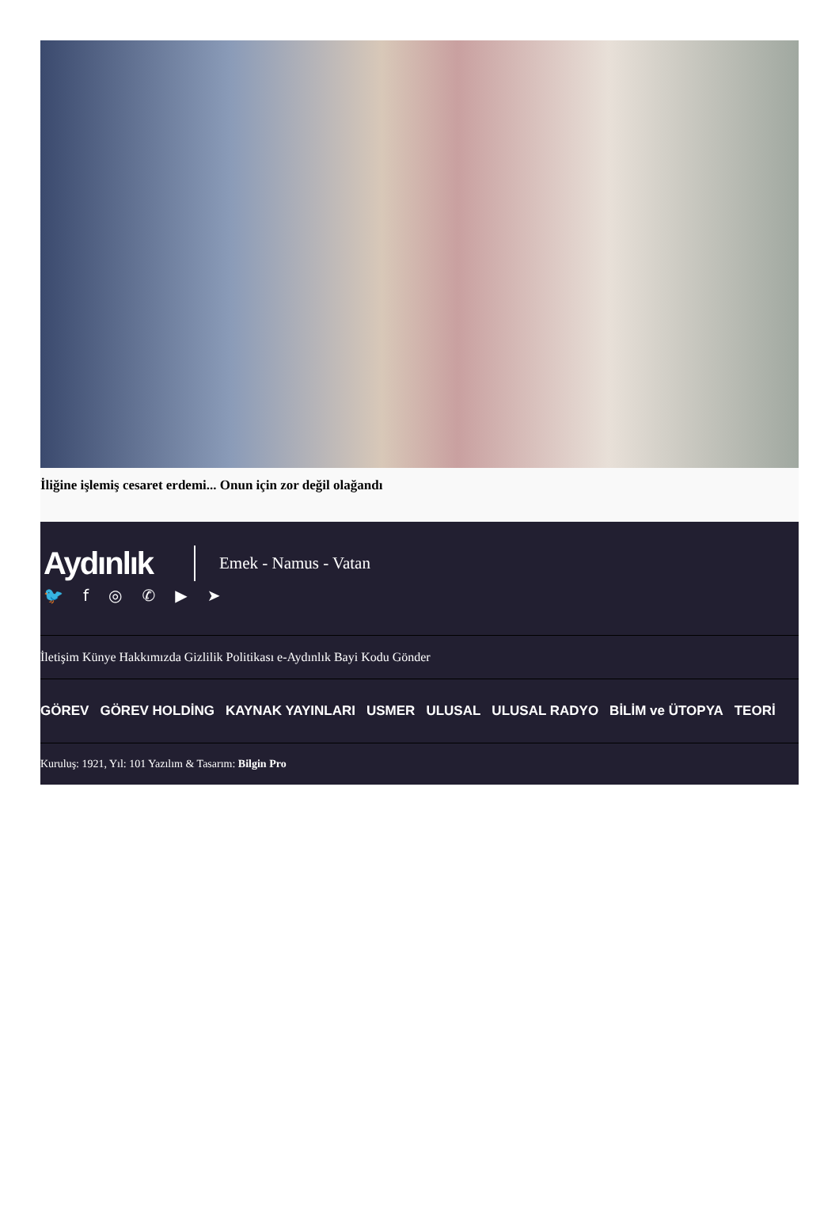İliğine işlemiş cesaret erdemi... Onun için zor değil olağandı
Aydınlık
Emek - Namus - Vatan
🐦 f ◎ ✆ ▶ ➤
İletişim Künye Hakkımızda Gizlilik Politikası e-Aydınlık Bayi Kodu Gönder
GÖREV GÖREV HOLDİNG KAYNAK YAYINLARI USMER ULUSAL ULUSAL RADYO BİLİM ve ÜTOPYA TEORİ
Kuruluş: 1921, Yıl: 101 Yazılım & Tasarım: Bilgin Pro